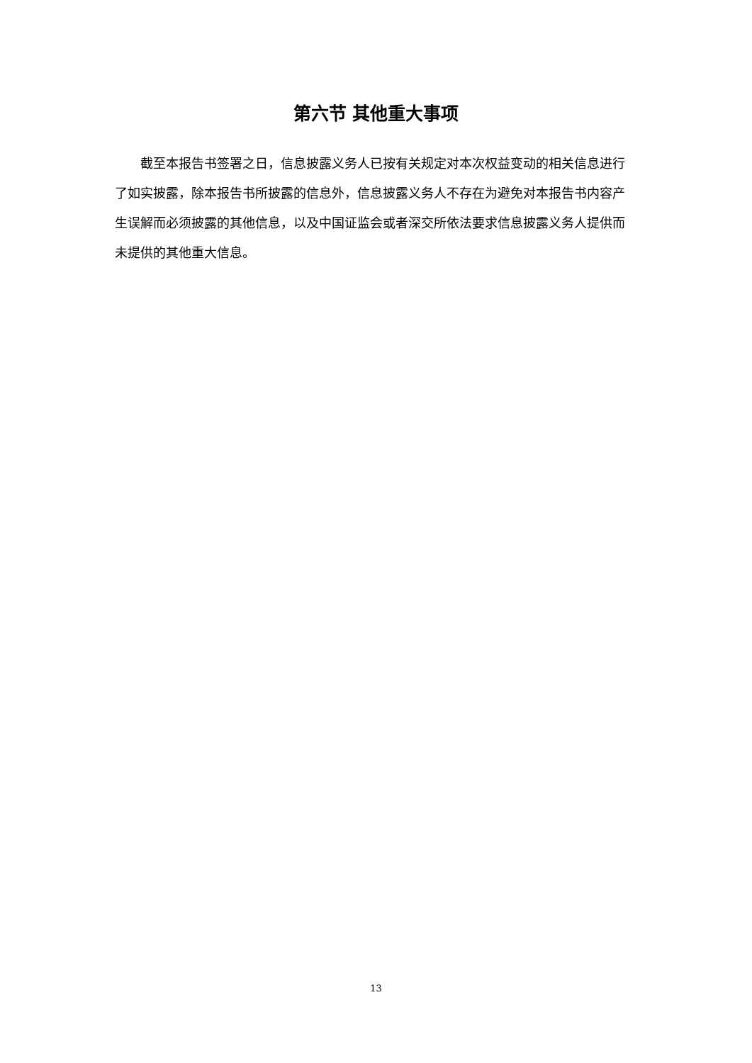第六节 其他重大事项
截至本报告书签署之日，信息披露义务人已按有关规定对本次权益变动的相关信息进行了如实披露，除本报告书所披露的信息外，信息披露义务人不存在为避免对本报告书内容产生误解而必须披露的其他信息，以及中国证监会或者深交所依法要求信息披露义务人提供而未提供的其他重大信息。
13